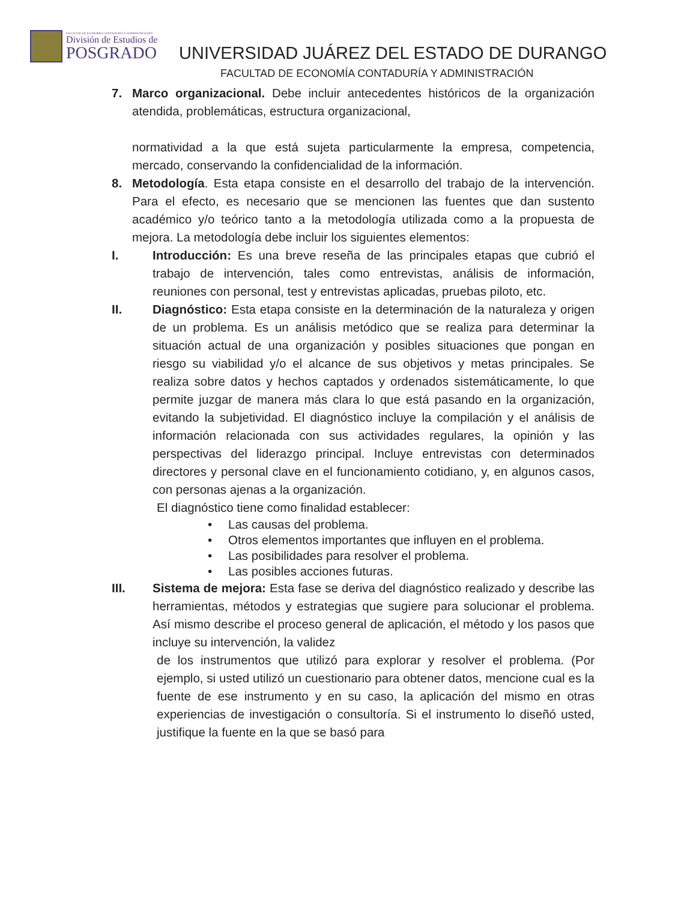FACULTAD DE ECONOMÍA CONTADURÍA Y ADMINISTRACIÓN
División de Estudios de
POSGRADO
UNIVERSIDAD JUÁREZ DEL ESTADO DE DURANGO
FACULTAD DE ECONOMÍA CONTADURÍA Y ADMINISTRACIÓN
7. Marco organizacional. Debe incluir antecedentes históricos de la organización atendida, problemáticas, estructura organizacional,
normatividad a la que está sujeta particularmente la empresa, competencia, mercado, conservando la confidencialidad de la información.
8. Metodología. Esta etapa consiste en el desarrollo del trabajo de la intervención. Para el efecto, es necesario que se mencionen las fuentes que dan sustento académico y/o teórico tanto a la metodología utilizada como a la propuesta de mejora. La metodología debe incluir los siguientes elementos:
I. Introducción: Es una breve reseña de las principales etapas que cubrió el trabajo de intervención, tales como entrevistas, análisis de información, reuniones con personal, test y entrevistas aplicadas, pruebas piloto, etc.
II. Diagnóstico: Esta etapa consiste en la determinación de la naturaleza y origen de un problema. Es un análisis metódico que se realiza para determinar la situación actual de una organización y posibles situaciones que pongan en riesgo su viabilidad y/o el alcance de sus objetivos y metas principales. Se realiza sobre datos y hechos captados y ordenados sistemáticamente, lo que permite juzgar de manera más clara lo que está pasando en la organización, evitando la subjetividad. El diagnóstico incluye la compilación y el análisis de información relacionada con sus actividades regulares, la opinión y las perspectivas del liderazgo principal. Incluye entrevistas con determinados directores y personal clave en el funcionamiento cotidiano, y, en algunos casos, con personas ajenas a la organización.
El diagnóstico tiene como finalidad establecer:
• Las causas del problema.
• Otros elementos importantes que influyen en el problema.
• Las posibilidades para resolver el problema.
• Las posibles acciones futuras.
III. Sistema de mejora: Esta fase se deriva del diagnóstico realizado y describe las herramientas, métodos y estrategias que sugiere para solucionar el problema. Así mismo describe el proceso general de aplicación, el método y los pasos que incluye su intervención, la validez
de los instrumentos que utilizó para explorar y resolver el problema. (Por ejemplo, si usted utilizó un cuestionario para obtener datos, mencione cual es la fuente de ese instrumento y en su caso, la aplicación del mismo en otras experiencias de investigación o consultoría. Si el instrumento lo diseñó usted, justifique la fuente en la que se basó para